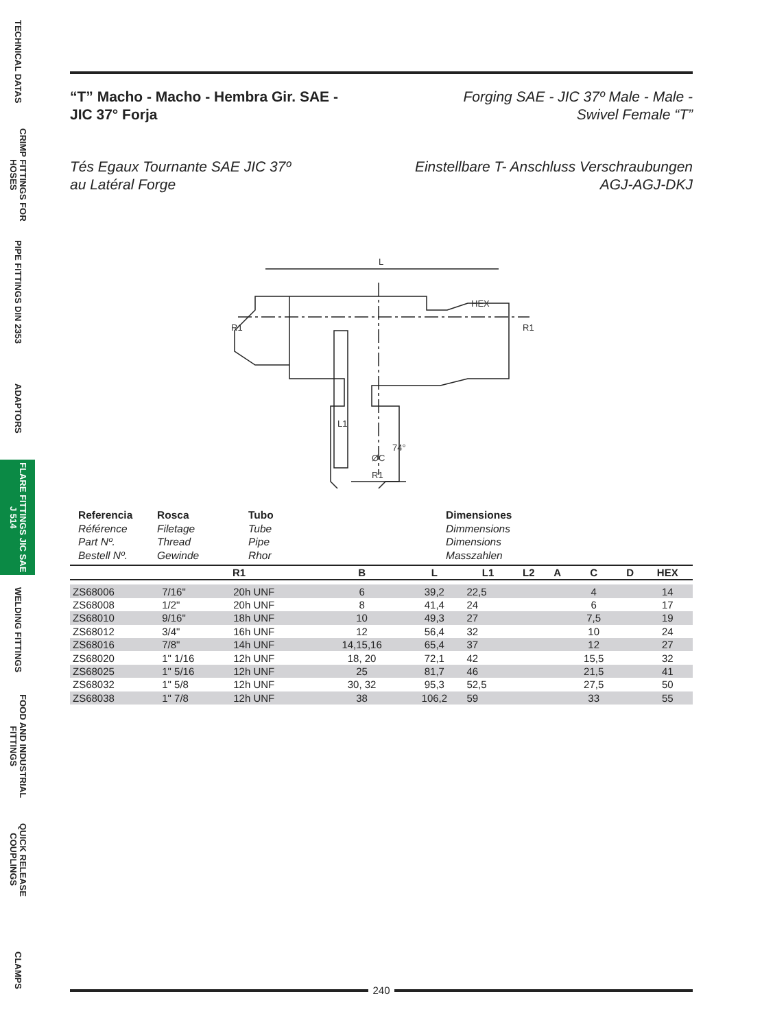TECHNICAL DATAS
CRIMP FITTINGS FOR HOSES
PIPE FITTINGS DIN 2353
ADAPTORS
FLARE FITTINGS JIC SAE J 514
WELDING FITTINGS
FOOD AND INDUSTRIAL FITTINGS
QUICK RELEASE COUPLINGS
CLAMPS
“T” Macho - Macho - Hembra Gir. SAE -
JIC 37° Forja
Forging SAE - JIC 37º Male - Male -
Swivel Female “T”
Tés Egaux Tournante SAE JIC 37º
au Latéral Forge
Einstellbare T- Anschluss Verschraubungen
AGJ-AGJ-DKJ
L
HEX
R1
L1
R1
ØC
74°
R1
Referencia
Référence
Part Nº.
Bestell Nº.
Rosca
Filetage
Thread
Gewinde
Tubo
Tube
Pipe
Rhor
Dimensiones
Dimmensions
Dimensions
Masszahlen
| | R1 | | B | L | L1 | L2 | A | C | D | HEX |
| --- | --- | --- | --- | --- | --- | --- | --- | --- | --- | --- |
| ZS68006 | 7/16" | 20h UNF | 6 | 39,2 | 22,5 | | | 4 | | 14 |
| ZS68008 | 1/2" | 20h UNF | 8 | 41,4 | 24 | | | 6 | | 17 |
| ZS68010 | 9/16" | 18h UNF | 10 | 49,3 | 27 | | | 7,5 | | 19 |
| ZS68012 | 3/4" | 16h UNF | 12 | 56,4 | 32 | | | 10 | | 24 |
| ZS68016 | 7/8" | 14h UNF | 14,15,16 | 65,4 | 37 | | | 12 | | 27 |
| ZS68020 | 1" 1/16 | 12h UNF | 18, 20 | 72,1 | 42 | | | 15,5 | | 32 |
| ZS68025 | 1" 5/16 | 12h UNF | 25 | 81,7 | 46 | | | 21,5 | | 41 |
| ZS68032 | 1" 5/8 | 12h UNF | 30, 32 | 95,3 | 52,5 | | | 27,5 | | 50 |
| ZS68038 | 1" 7/8 | 12h UNF | 38 | 106,2 | 59 | | | 33 | | 55 |
240